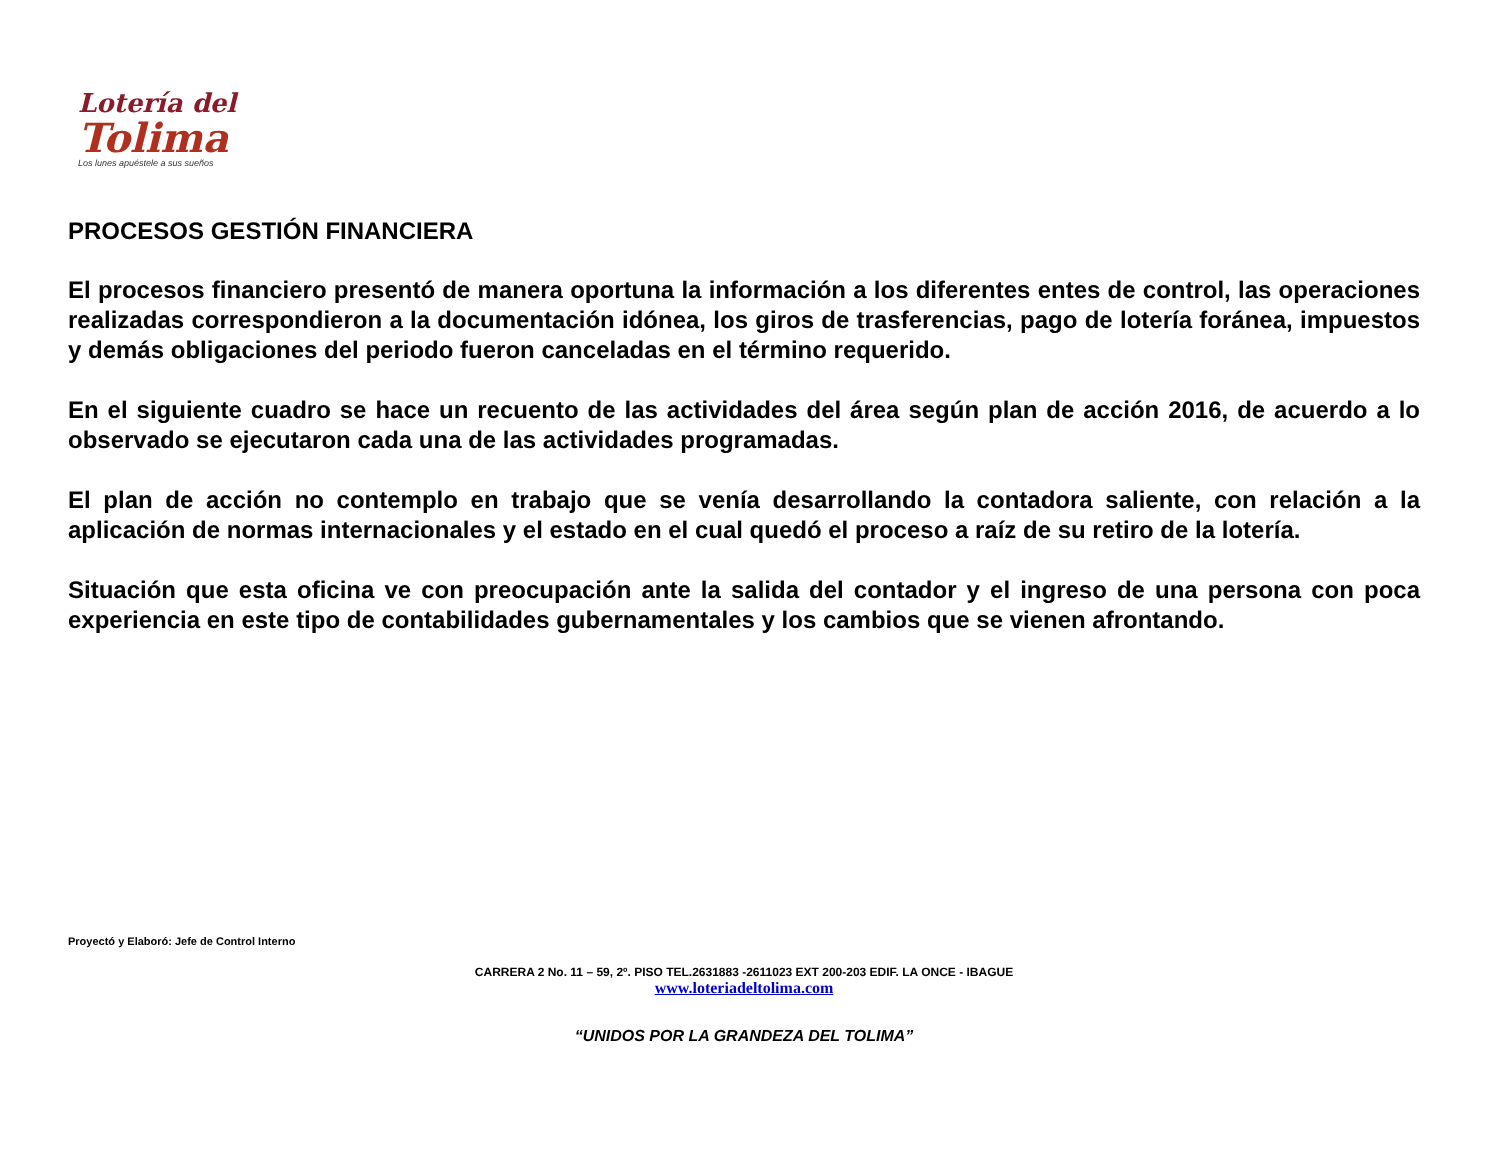Lotería del
Tolima
Los lunes apuéstele a sus sueños
PROCESOS GESTIÓN FINANCIERA
El procesos financiero presentó de manera oportuna la información a los diferentes entes de control, las operaciones realizadas correspondieron a la documentación idónea, los giros de trasferencias, pago de lotería foránea, impuestos y demás obligaciones del periodo fueron canceladas en el término requerido.
En el siguiente cuadro se hace un recuento de las actividades del área según plan de acción 2016, de acuerdo a lo observado se ejecutaron cada una de las actividades programadas.
El plan de acción no contemplo en trabajo que se venía desarrollando la contadora saliente, con relación a la aplicación de normas internacionales y el estado en el cual quedó el proceso a raíz de su retiro de la lotería.
Situación que esta oficina ve con preocupación ante la salida del contador y el ingreso de una persona con poca experiencia en este tipo de contabilidades gubernamentales y los cambios que se vienen afrontando.
Proyectó y Elaboró: Jefe de Control Interno
CARRERA 2 No. 11 – 59, 2º. PISO TEL.2631883 -2611023 EXT 200-203 EDIF. LA ONCE - IBAGUE
www.loteriadeltolima.com
“UNIDOS POR LA GRANDEZA DEL TOLIMA”